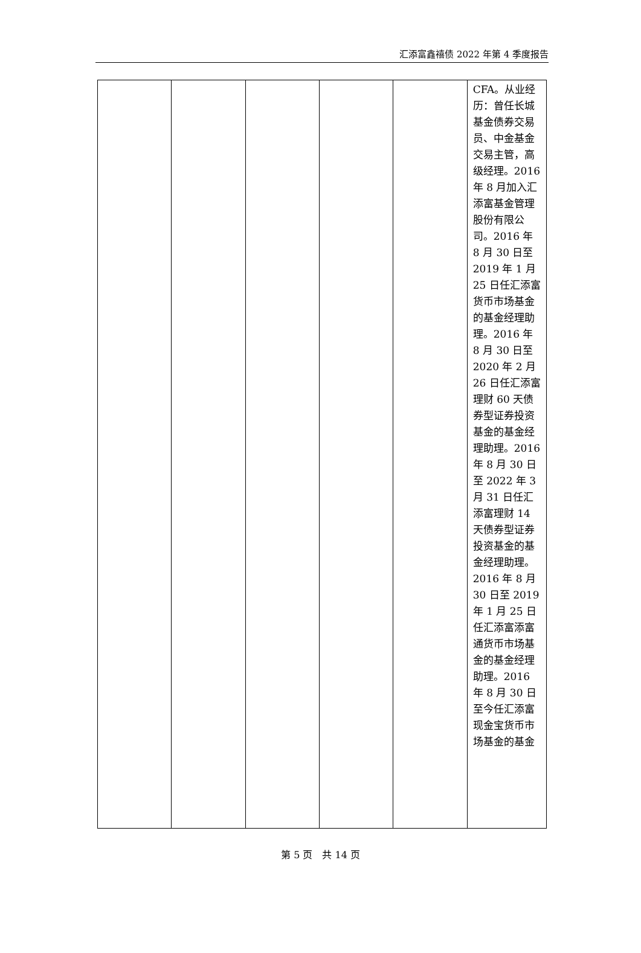汇添富鑫禧债 2022 年第 4 季度报告
| | | | | | CFA。从业经历：曾任长城基金债券交易员、中金基金交易主管，高级经理。2016 年 8 月加入汇添富基金管理股份有限公司。2016 年 8 月 30 日至 2019 年 1 月 25 日任汇添富货币市场基金的基金经理助理。2016 年 8 月 30 日至 2020 年 2 月 26 日任汇添富理财 60 天债券型证券投资基金的基金经理助理。2016 年 8 月 30 日至 2022 年 3 月 31 日任汇添富理财 14 天债券型证券投资基金的基金经理助理。2016 年 8 月 30 日至 2019 年 1 月 25 日任汇添富添富通货币市场基金的基金经理助理。2016 年 8 月 30 日至今任汇添富现金宝货币市场基金的基金 |
第 5 页　共 14 页